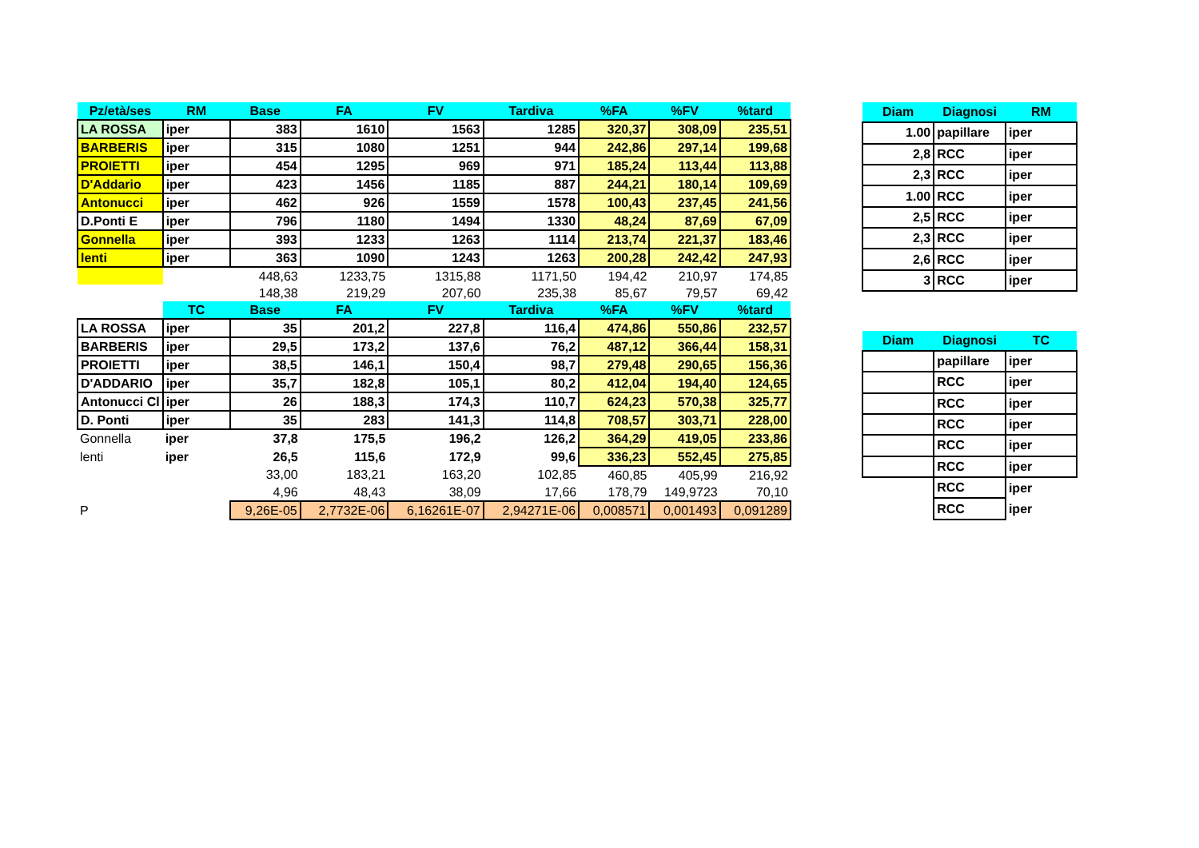| Pz/età/ses | RM | Base | FA | FV | Tardiva | %FA | %FV | %tard |
| --- | --- | --- | --- | --- | --- | --- | --- | --- |
| LA ROSSA | iper | 383 | 1610 | 1563 | 1285 | 320,37 | 308,09 | 235,51 |
| BARBERIS | iper | 315 | 1080 | 1251 | 944 | 242,86 | 297,14 | 199,68 |
| PROIETTI | iper | 454 | 1295 | 969 | 971 | 185,24 | 113,44 | 113,88 |
| D'Addario | iper | 423 | 1456 | 1185 | 887 | 244,21 | 180,14 | 109,69 |
| Antonucci | iper | 462 | 926 | 1559 | 1578 | 100,43 | 237,45 | 241,56 |
| D.Ponti E | iper | 796 | 1180 | 1494 | 1330 | 48,24 | 87,69 | 67,09 |
| Gonnella | iper | 393 | 1233 | 1263 | 1114 | 213,74 | 221,37 | 183,46 |
| lenti | iper | 363 | 1090 | 1243 | 1263 | 200,28 | 242,42 | 247,93 |
| | | 448,63 | 1233,75 | 1315,88 | 1171,50 | 194,42 | 210,97 | 174,85 |
| | | 148,38 | 219,29 | 207,60 | 235,38 | 85,67 | 79,57 | 69,42 |
| | TC | Base | FA | FV | Tardiva | %FA | %FV | %tard |
| LA ROSSA | iper | 35 | 201,2 | 227,8 | 116,4 | 474,86 | 550,86 | 232,57 |
| BARBERIS | iper | 29,5 | 173,2 | 137,6 | 76,2 | 487,12 | 366,44 | 158,31 |
| PROIETTI | iper | 38,5 | 146,1 | 150,4 | 98,7 | 279,48 | 290,65 | 156,36 |
| D'ADDARIO | iper | 35,7 | 182,8 | 105,1 | 80,2 | 412,04 | 194,40 | 124,65 |
| Antonucci Cl | iper | 26 | 188,3 | 174,3 | 110,7 | 624,23 | 570,38 | 325,77 |
| D. Ponti | iper | 35 | 283 | 141,3 | 114,8 | 708,57 | 303,71 | 228,00 |
| Gonnella | iper | 37,8 | 175,5 | 196,2 | 126,2 | 364,29 | 419,05 | 233,86 |
| lenti | iper | 26,5 | 115,6 | 172,9 | 99,6 | 336,23 | 552,45 | 275,85 |
| | | 33,00 | 183,21 | 163,20 | 102,85 | 460,85 | 405,99 | 216,92 |
| | | 4,96 | 48,43 | 38,09 | 17,66 | 178,79 | 149,9723 | 70,10 |
| P | | 9,26E-05 | 2,7732E-06 | 6,16261E-07 | 2,94271E-06 | 0,008571 | 0,001493 | 0,091289 |
| Diam | Diagnosi | RM |
| --- | --- | --- |
| 1.00 | papillare | iper |
| 2,8 | RCC | iper |
| 2,3 | RCC | iper |
| 1.00 | RCC | iper |
| 2,5 | RCC | iper |
| 2,3 | RCC | iper |
| 2,6 | RCC | iper |
| 3 | RCC | iper |
| Diam | Diagnosi | TC |
| | papillare | iper |
| | RCC | iper |
| | RCC | iper |
| | RCC | iper |
| | RCC | iper |
| | RCC | iper |
| | RCC | iper |
| | RCC | iper |